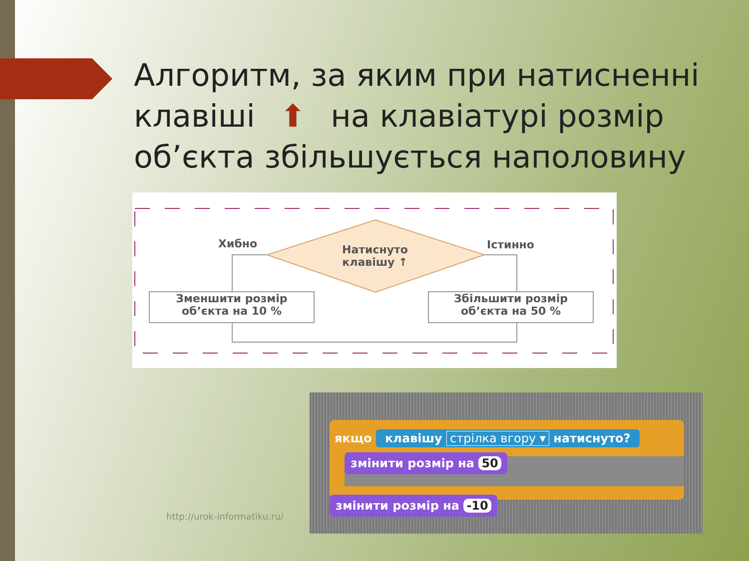Алгоритм, за яким при натисненні клавіші ⬆ на клавіатурі розмір об’єкта збільшується наполовину
Хибно Істинно
Натиснуто
клавішу ↑
Зменшити розмір
об’єкта на 10 %
Збільшити розмір
об’єкта на 50 %
якщо клавішу стрілка вгору ▾ натиснуто?
змінити розмір на 50
змінити розмір на -10
http://urok-informatiku.ru/